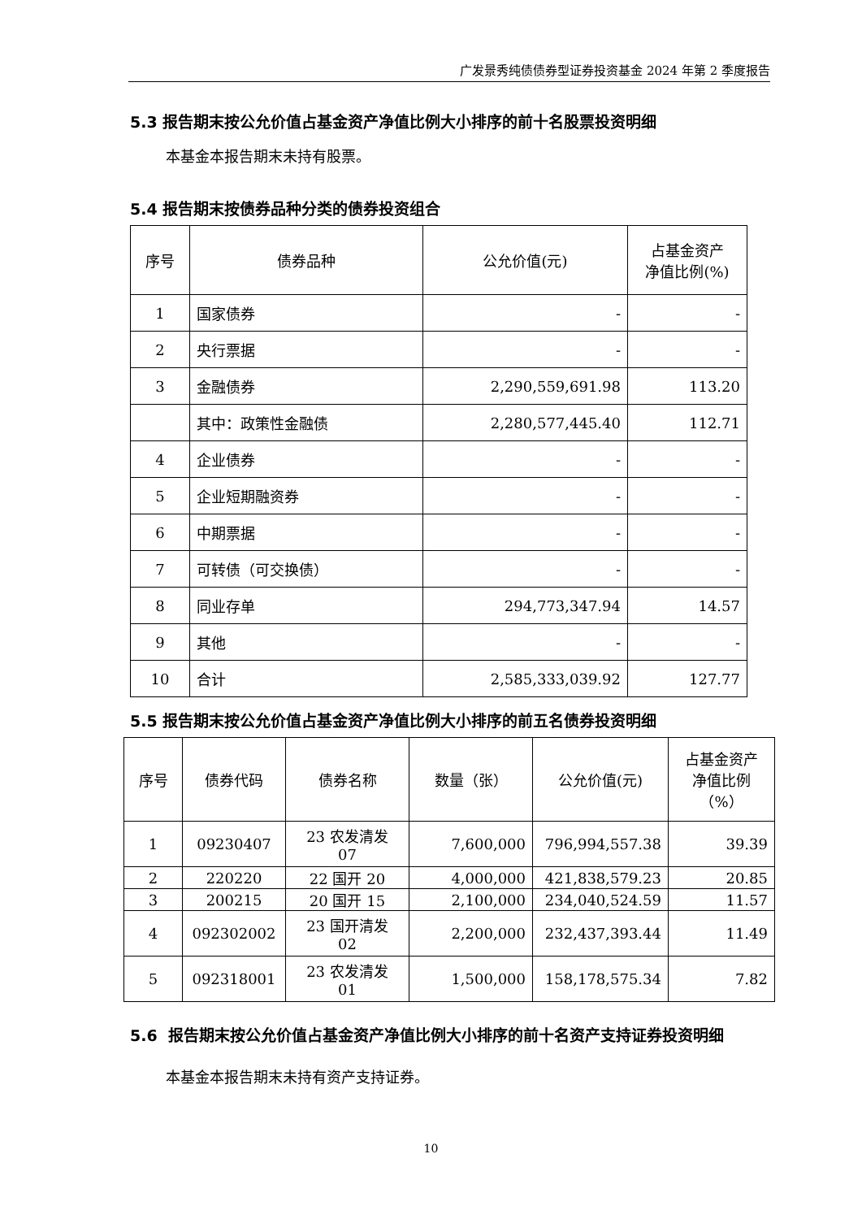广发景秀纯债债券型证券投资基金 2024 年第 2 季度报告
5.3 报告期末按公允价值占基金资产净值比例大小排序的前十名股票投资明细
本基金本报告期末未持有股票。
5.4 报告期末按债券品种分类的债券投资组合
| 序号 | 债券品种 | 公允价值(元) | 占基金资产 净值比例(%) |
| --- | --- | --- | --- |
| 1 | 国家债券 | - | - |
| 2 | 央行票据 | - | - |
| 3 | 金融债券 | 2,290,559,691.98 | 113.20 |
| | 其中：政策性金融债 | 2,280,577,445.40 | 112.71 |
| 4 | 企业债券 | - | - |
| 5 | 企业短期融资券 | - | - |
| 6 | 中期票据 | - | - |
| 7 | 可转债（可交换债） | - | - |
| 8 | 同业存单 | 294,773,347.94 | 14.57 |
| 9 | 其他 | - | - |
| 10 | 合计 | 2,585,333,039.92 | 127.77 |
5.5 报告期末按公允价值占基金资产净值比例大小排序的前五名债券投资明细
| 序号 | 债券代码 | 债券名称 | 数量（张） | 公允价值(元) | 占基金资产 净值比例 （%） |
| --- | --- | --- | --- | --- | --- |
| 1 | 09230407 | 23 农发清发 07 | 7,600,000 | 796,994,557.38 | 39.39 |
| 2 | 220220 | 22 国开 20 | 4,000,000 | 421,838,579.23 | 20.85 |
| 3 | 200215 | 20 国开 15 | 2,100,000 | 234,040,524.59 | 11.57 |
| 4 | 092302002 | 23 国开清发 02 | 2,200,000 | 232,437,393.44 | 11.49 |
| 5 | 092318001 | 23 农发清发 01 | 1,500,000 | 158,178,575.34 | 7.82 |
5.6 报告期末按公允价值占基金资产净值比例大小排序的前十名资产支持证券投资明细
本基金本报告期末未持有资产支持证券。
10